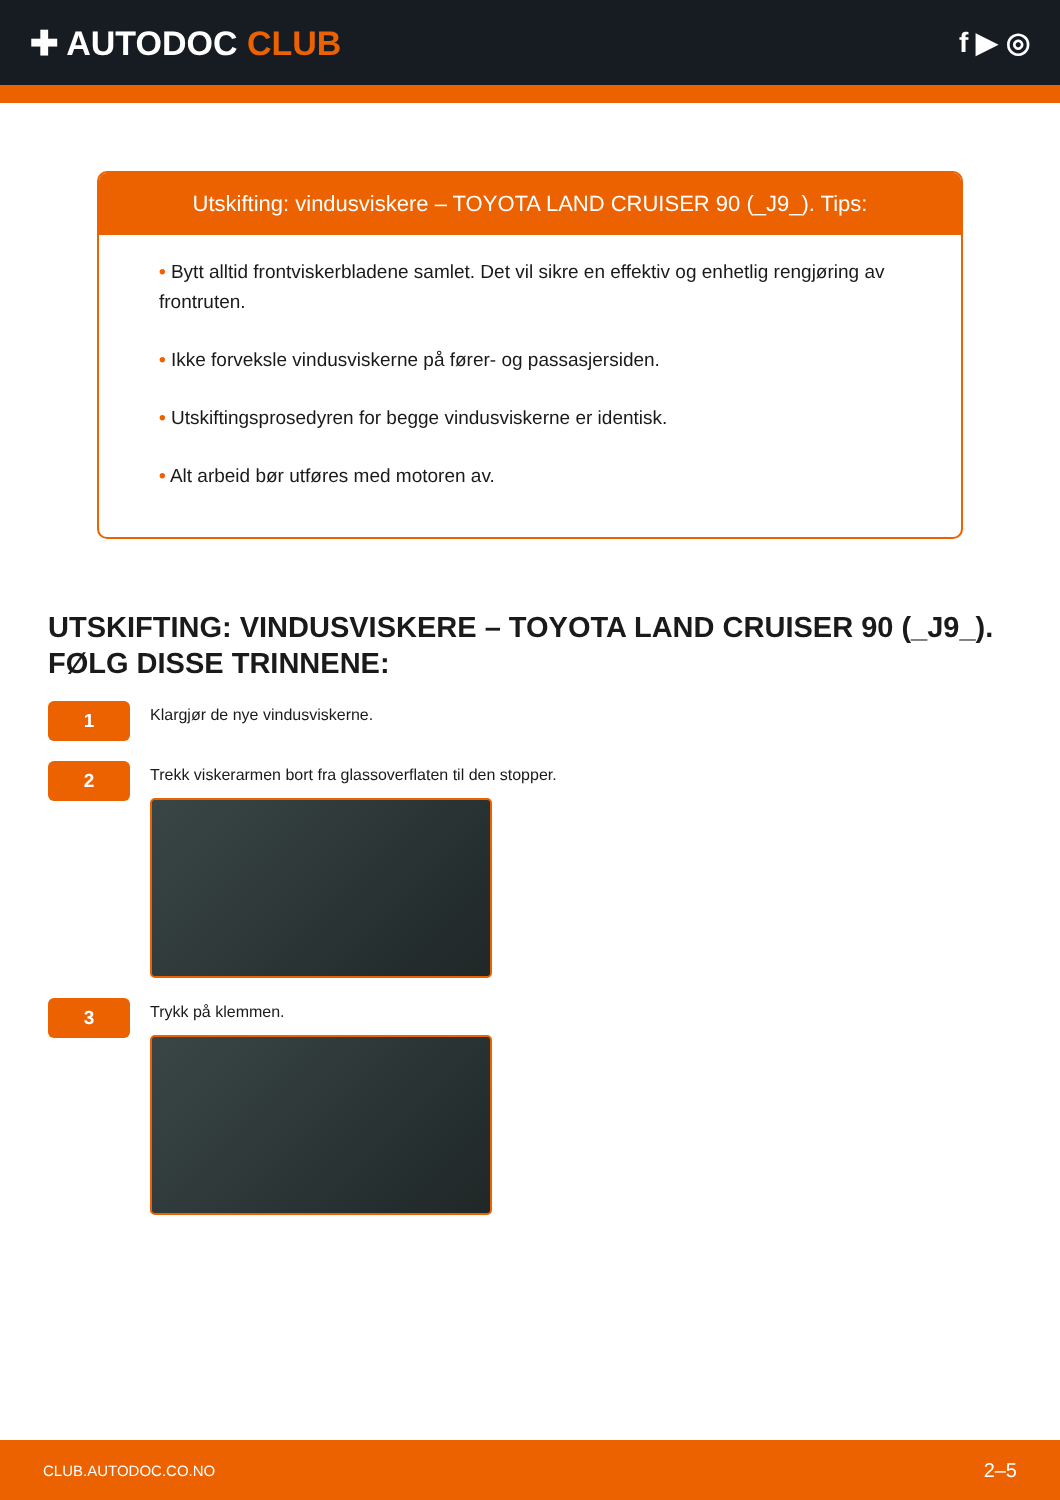✚ AUTODOC CLUB
f ▶ ◎
Utskifting: vindusviskere – TOYOTA LAND CRUISER 90 (_J9_). Tips:
• Bytt alltid frontviskerbladene samlet. Det vil sikre en effektiv og enhetlig rengjøring av frontruten.
• Ikke forveksle vindusviskerne på fører- og passasjersiden.
• Utskiftingsprosedyren for begge vindusviskerne er identisk.
• Alt arbeid bør utføres med motoren av.
UTSKIFTING: VINDUSVISKERE – TOYOTA LAND CRUISER 90 (_J9_). FØLG DISSE TRINNENE:
1
Klargjør de nye vindusviskerne.
2
Trekk viskerarmen bort fra glassoverflaten til den stopper.
3
Trykk på klemmen.
CLUB.AUTODOC.CO.NO 2–5